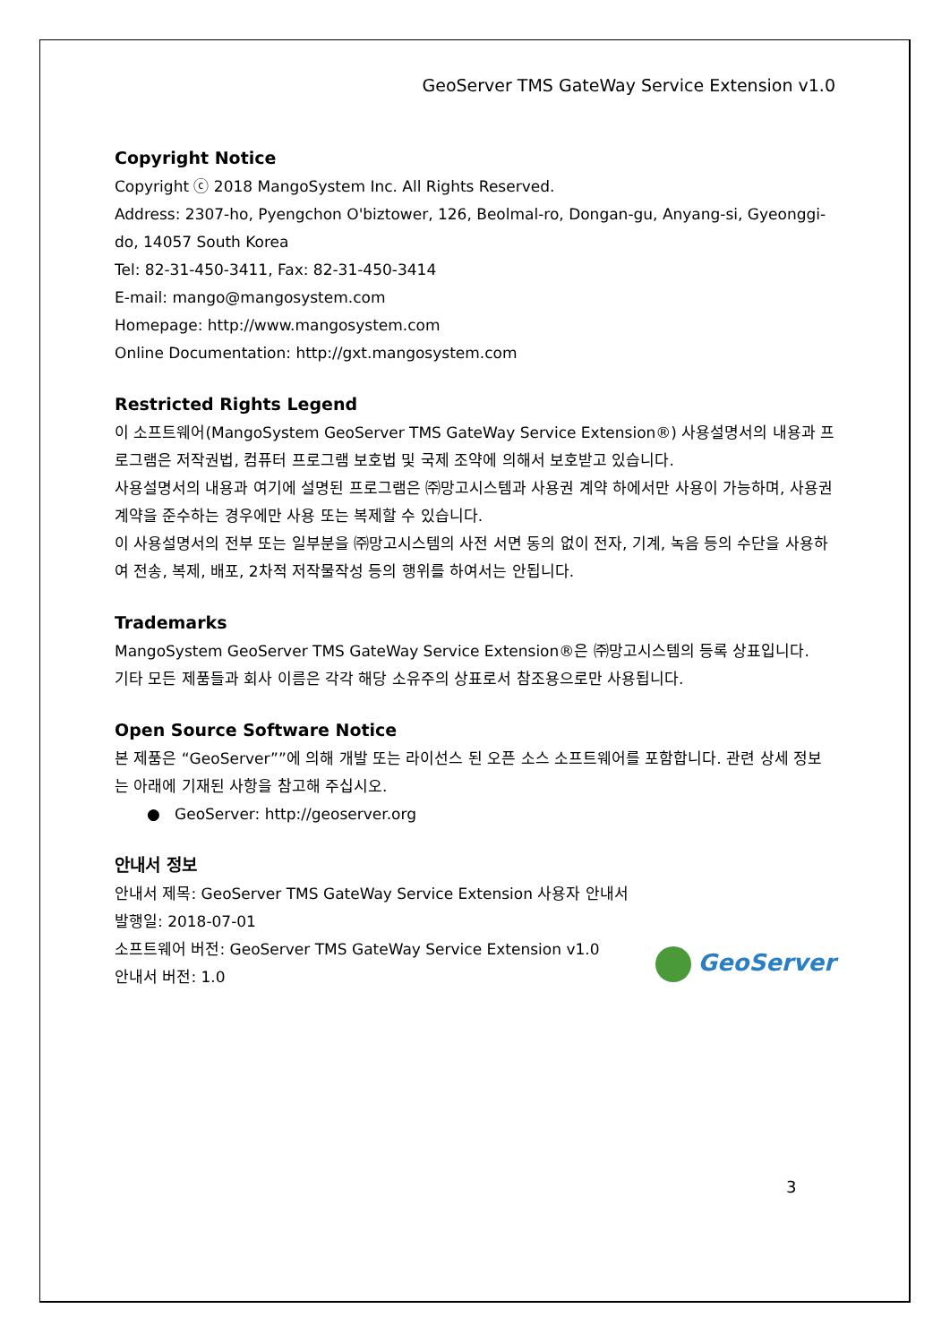GeoServer TMS GateWay Service Extension v1.0
Copyright Notice
Copyright ⓒ 2018 MangoSystem Inc. All Rights Reserved.
Address: 2307-ho, Pyengchon O'biztower, 126, Beolmal-ro, Dongan-gu, Anyang-si, Gyeonggi-do, 14057 South Korea
Tel: 82-31-450-3411, Fax: 82-31-450-3414
E-mail: mango@mangosystem.com
Homepage: http://www.mangosystem.com
Online Documentation: http://gxt.mangosystem.com
Restricted Rights Legend
이 소프트웨어(MangoSystem GeoServer TMS GateWay Service Extension®) 사용설명서의 내용과 프로그램은 저작권법, 컴퓨터 프로그램 보호법 및 국제 조약에 의해서 보호받고 있습니다.
사용설명서의 내용과 여기에 설명된 프로그램은 ㈜망고시스템과 사용권 계약 하에서만 사용이 가능하며, 사용권 계약을 준수하는 경우에만 사용 또는 복제할 수 있습니다.
이 사용설명서의 전부 또는 일부분을 ㈜망고시스템의 사전 서면 동의 없이 전자, 기계, 녹음 등의 수단을 사용하여 전송, 복제, 배포, 2차적 저작물작성 등의 행위를 하여서는 안됩니다.
Trademarks
MangoSystem GeoServer TMS GateWay Service Extension®은 ㈜망고시스템의 등록 상표입니다.
기타 모든 제품들과 회사 이름은 각각 해당 소유주의 상표로서 참조용으로만 사용됩니다.
Open Source Software Notice
본 제품은 “GeoServer””에 의해 개발 또는 라이선스 된 오픈 소스 소프트웨어를 포함합니다. 관련 상세 정보는 아래에 기재된 사항을 참고해 주십시오.
● GeoServer: http://geoserver.org
안내서 정보
안내서 제목: GeoServer TMS GateWay Service Extension 사용자 안내서
발행일: 2018-07-01
소프트웨어 버전: GeoServer TMS GateWay Service Extension v1.0
안내서 버전: 1.0
GeoServer
3